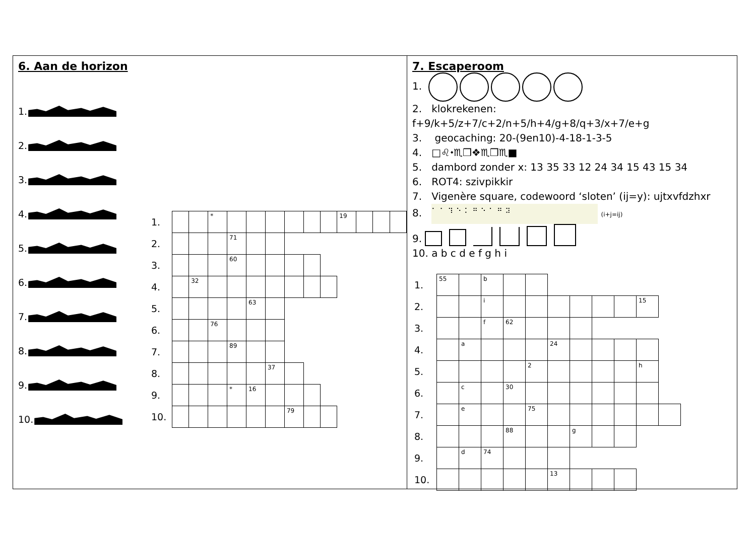6. Aan de horizon
1.
2.
3.
4.
5.
6.
7.
8.
9.
10.
| 1. | | | * | | | | | | | 19 | | | |
| 2. | | | | 71 | | | | | | | | | |
| 3. | | | | 60 | | | | | | | | | |
| 4. | | 32 | | | | | | | | | | | |
| 5. | | | | | 63 | | | | | | | | |
| 6. | | | 76 | | | | | | | | | | |
| 7. | | | | 89 | | | | | | | | | |
| 8. | | | | | | 37 | | | | | | | |
| 9. | | | | * | 16 | | | | | | | | |
| 10. | | | | | | | 79 | | | | | | |
7. Escaperoom
1.
2. klokrekenen: f+9/k+5/z+7/c+2/n+5/h+4/g+8/q+3/x+7/e+g
3. geocaching: 20-(9en10)-4-18-1-3-5
4. □♌⬩♏❒❖♏❒♏■
5. dambord zonder x: 13 35 33 12 24 34 15 43 15 34
6. ROT4: szivpikkir
7. Vigenère square, codewoord ‘sloten’ (ij=y): ujtxvfdzhxr
8. ⠁⠁⠹⠑⠅⠛⠑⠁⠛⠽ (i+j=ij)
9.
10. a b c d e f g h i
| 1. | 55 | | b | | | | | | | | |
| 2. | | | i | | | | | | | 15 | |
| 3. | | | f | 62 | | | | | | | |
| 4. | | a | | | | 24 | | | | | |
| 5. | | | | | 2 | | | | | h | |
| 6. | | c | | 30 | | | | | | | |
| 7. | | e | | | 75 | | | | | | |
| 8. | | | | 88 | | | g | | | | |
| 9. | | d | 74 | | | | | | | | |
| 10. | | | | | | 13 | | | | | |